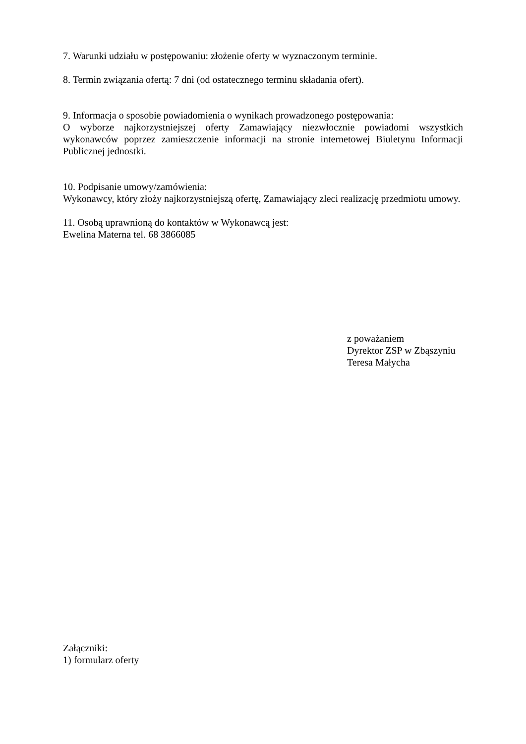7. Warunki udziału w postępowaniu: złożenie oferty w wyznaczonym terminie.
8. Termin związania ofertą: 7 dni (od ostatecznego terminu składania ofert).
9. Informacja o sposobie powiadomienia o wynikach prowadzonego postępowania:
O wyborze najkorzystniejszej oferty Zamawiający niezwłocznie powiadomi wszystkich wykonawców poprzez zamieszczenie informacji na stronie internetowej Biuletynu Informacji Publicznej jednostki.
10. Podpisanie umowy/zamówienia:
Wykonawcy, który złoży najkorzystniejszą ofertę, Zamawiający zleci realizację przedmiotu umowy.
11. Osobą uprawnioną do kontaktów w Wykonawcą jest:
Ewelina Materna tel. 68 3866085
z poważaniem
Dyrektor ZSP w Zbąszyniu
Teresa Małycha
Załączniki:
1) formularz oferty